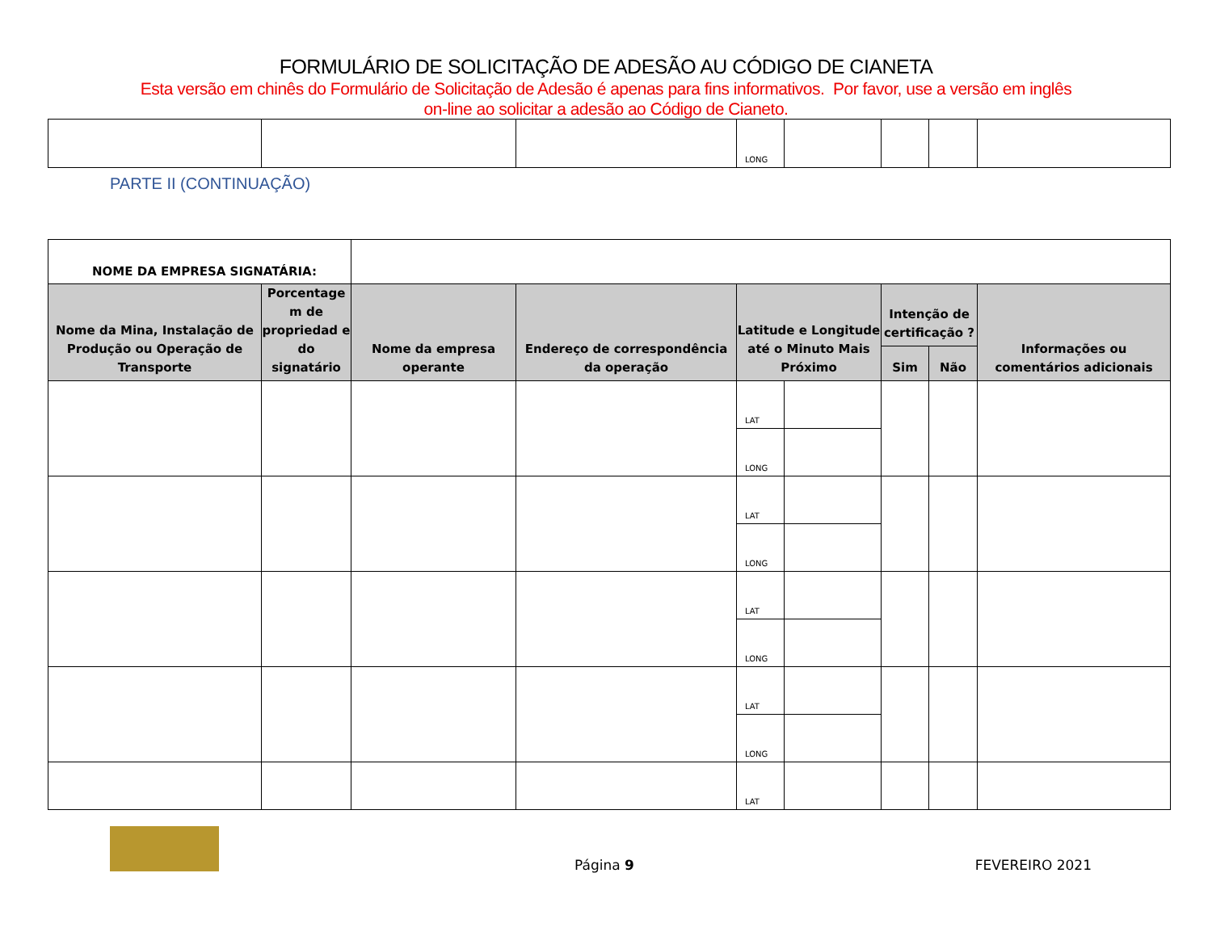FORMULÁRIO DE SOLICITAÇÃO DE ADESÃO AU CÓDIGO DE CIANETA
Esta versão em chinês do Formulário de Solicitação de Adesão é apenas para fins informativos. Por favor, use a versão em inglês
on-line ao solicitar a adesão ao Código de Cianeto.
| | | | LONG | | | | |
PARTE II (CONTINUAÇÃO)
| NOME DA EMPRESA SIGNATÁRIA: | | | | | | | | |
| Nome da Mina, Instalação de Produção ou Operação de Transporte | Porcentage m de propriedad e do signatário | Nome da empresa operante | Endereço de correspondência da operação | Latitude e Longitude até o Minuto Mais Próximo | | Intenção de certificação ? | | Informações ou comentários adicionais |
| | | | | | | Sim | Não | |
| | | | | LAT | | | | |
| | | | | LONG | | | | |
| | | | | LAT | | | | |
| | | | | LONG | | | | |
| | | | | LAT | | | | |
| | | | | LONG | | | | |
| | | | | LAT | | | | |
| | | | | LONG | | | | |
| | | | | LAT | | | | |
Página 9 FEVEREIRO 2021